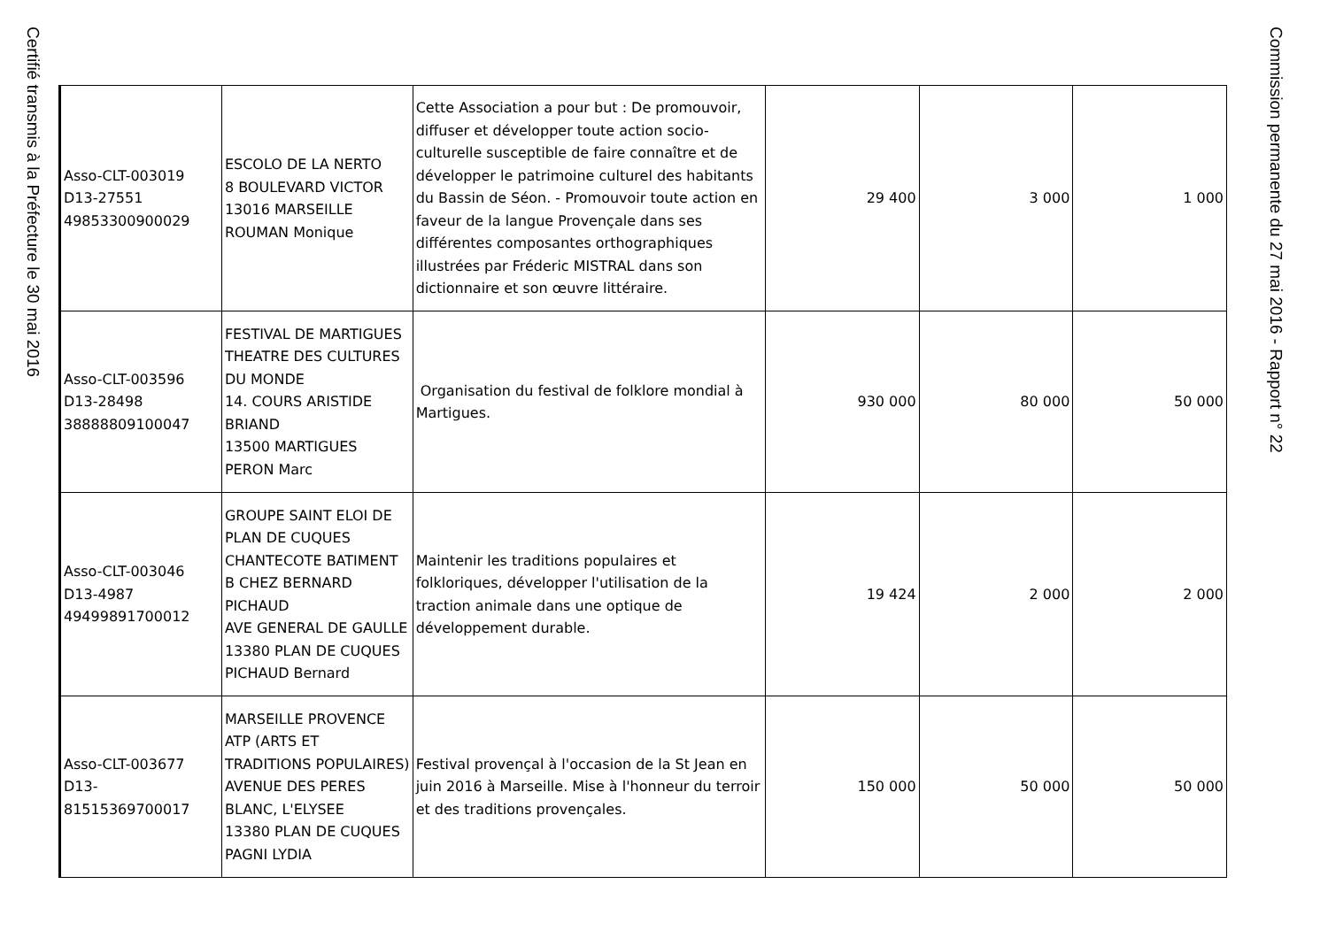Certifié transmis à la Préfecture le 30 mai 2016
| Asso-CLT-003019 D13-27551 49853300900029 | ESCOLO DE LA NERTO 8 BOULEVARD VICTOR 13016 MARSEILLE ROUMAN Monique | Cette Association a pour but : De promouvoir, diffuser et développer toute action socio-culturelle susceptible de faire connaître et de développer le patrimoine culturel des habitants du Bassin de Séon. - Promouvoir toute action en faveur de la langue Provençale dans ses différentes composantes orthographiques illustrées par Fréderic MISTRAL dans son dictionnaire et son œuvre littéraire. | 29 400 | 3 000 | 1 000 |
| Asso-CLT-003596 D13-28498 38888809100047 | FESTIVAL DE MARTIGUES THEATRE DES CULTURES DU MONDE 14. COURS ARISTIDE BRIAND 13500 MARTIGUES PERON Marc | Organisation du festival de folklore mondial à Martigues. | 930 000 | 80 000 | 50 000 |
| Asso-CLT-003046 D13-4987 49499891700012 | GROUPE SAINT ELOI DE PLAN DE CUQUES CHANTECOTE BATIMENT B CHEZ BERNARD PICHAUD AVE GENERAL DE GAULLE 13380 PLAN DE CUQUES PICHAUD Bernard | Maintenir les traditions populaires et folkloriques, développer l'utilisation de la traction animale dans une optique de développement durable. | 19 424 | 2 000 | 2 000 |
| Asso-CLT-003677 D13- 81515369700017 | MARSEILLE PROVENCE ATP (ARTS ET TRADITIONS POPULAIRES) AVENUE DES PERES BLANC, L'ELYSEE 13380 PLAN DE CUQUES PAGNI LYDIA | Festival provençal à l'occasion de la St Jean en juin 2016 à Marseille. Mise à l'honneur du terroir et des traditions provençales. | 150 000 | 50 000 | 50 000 |
Commission permanente du 27 mai 2016 - Rapport n° 22